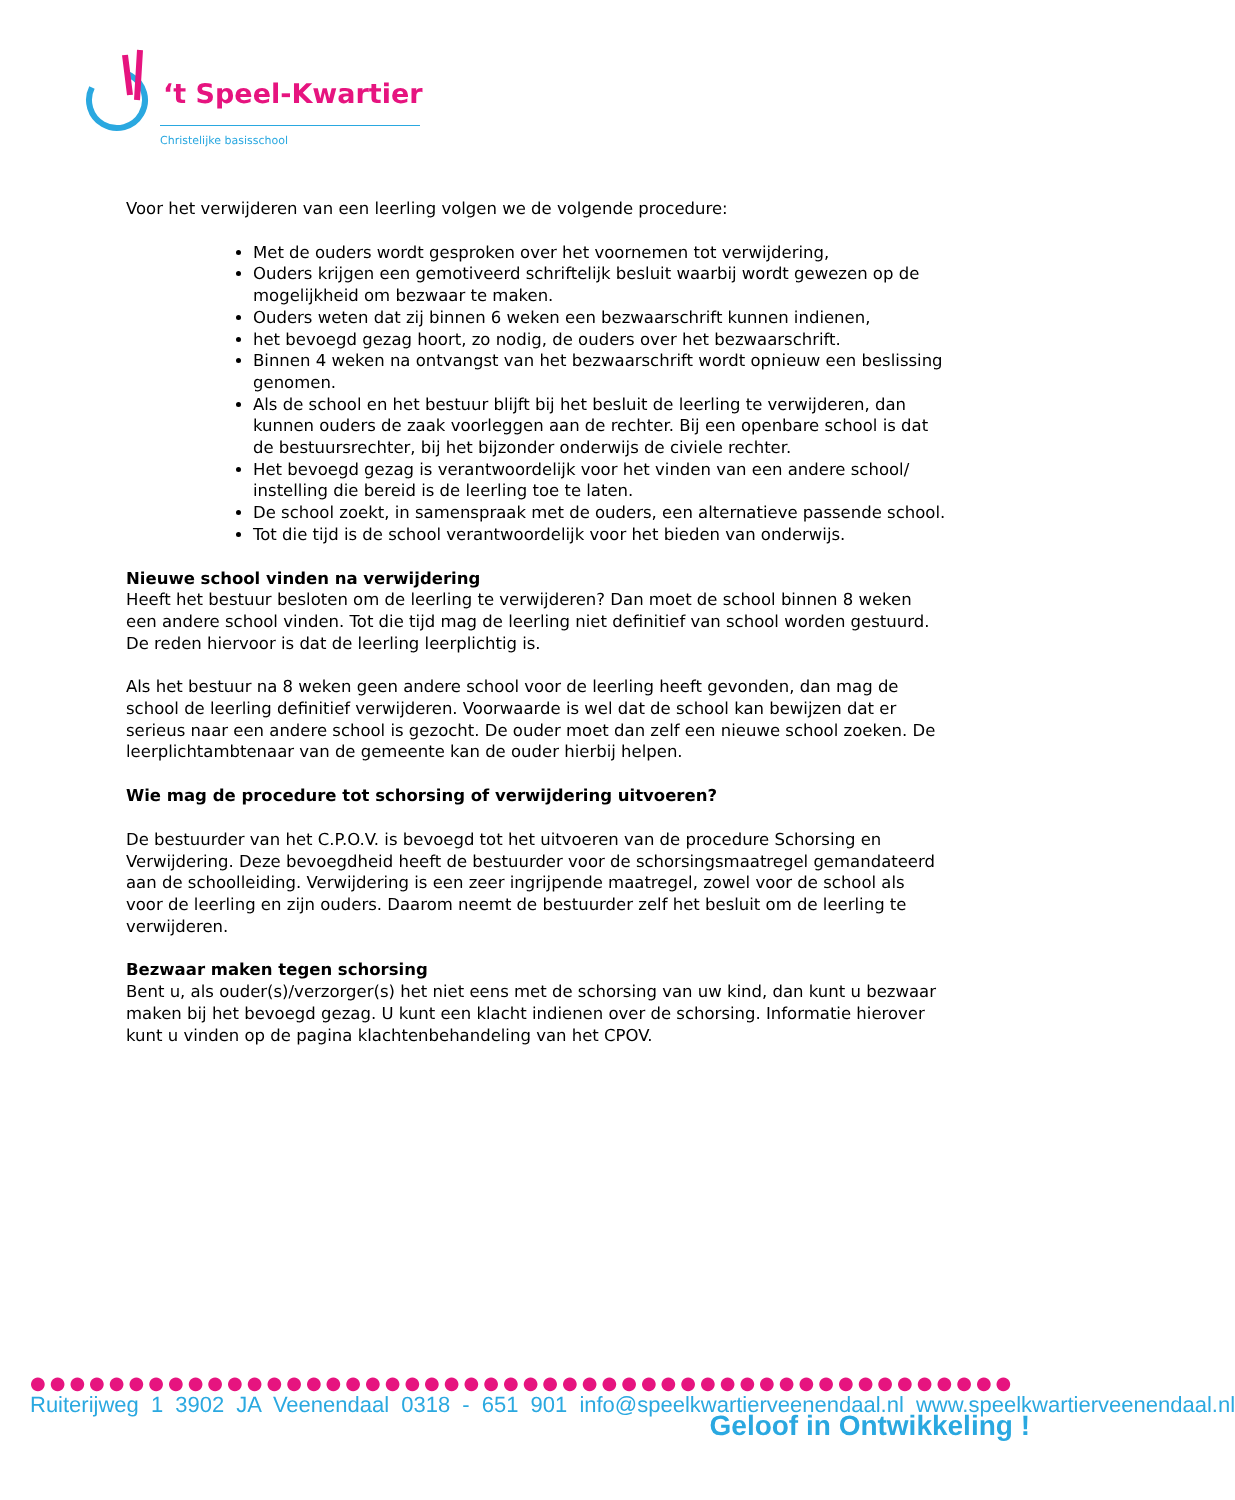‘t Speel-Kwartier
Christelijke basisschool
Voor het verwijderen van een leerling volgen we de volgende procedure:
Met de ouders wordt gesproken over het voornemen tot verwijdering,
Ouders krijgen een gemotiveerd schriftelijk besluit waarbij wordt gewezen op de mogelijkheid om bezwaar te maken.
Ouders weten dat zij binnen 6 weken een bezwaarschrift kunnen indienen,
het bevoegd gezag hoort, zo nodig, de ouders over het bezwaarschrift.
Binnen 4 weken na ontvangst van het bezwaarschrift wordt opnieuw een beslissing genomen.
Als de school en het bestuur blijft bij het besluit de leerling te verwijderen, dan kunnen ouders de zaak voorleggen aan de rechter. Bij een openbare school is dat de bestuursrechter, bij het bijzonder onderwijs de civiele rechter.
Het bevoegd gezag is verantwoordelijk voor het vinden van een andere school/ instelling die bereid is de leerling toe te laten.
De school zoekt, in samenspraak met de ouders, een alternatieve passende school.
Tot die tijd is de school verantwoordelijk voor het bieden van onderwijs.
Nieuwe school vinden na verwijdering
Heeft het bestuur besloten om de leerling te verwijderen? Dan moet de school binnen 8 weken een andere school vinden. Tot die tijd mag de leerling niet definitief van school worden gestuurd. De reden hiervoor is dat de leerling leerplichtig is.
Als het bestuur na 8 weken geen andere school voor de leerling heeft gevonden, dan mag de school de leerling definitief verwijderen. Voorwaarde is wel dat de school kan bewijzen dat er serieus naar een andere school is gezocht. De ouder moet dan zelf een nieuwe school zoeken. De leerplichtambtenaar van de gemeente kan de ouder hierbij helpen.
Wie mag de procedure tot schorsing of verwijdering uitvoeren?
De bestuurder van het C.P.O.V. is bevoegd tot het uitvoeren van de procedure Schorsing en Verwijdering. Deze bevoegdheid heeft de bestuurder voor de schorsingsmaatregel gemandateerd aan de schoolleiding. Verwijdering is een zeer ingrijpende maatregel, zowel voor de school als voor de leerling en zijn ouders. Daarom neemt de bestuurder zelf het besluit om de leerling te verwijderen.
Bezwaar maken tegen schorsing
Bent u, als ouder(s)/verzorger(s) het niet eens met de schorsing van uw kind, dan kunt u bezwaar maken bij het bevoegd gezag. U kunt een klacht indienen over de schorsing. Informatie hierover kunt u vinden op de pagina klachtenbehandeling van het CPOV.
●●●●●●●●●●●●●●●●●●●●●●●●●●●●●●●●●●●●●●●●●●●●●●●●●●
Ruiterijweg 1 3902 JA Veenendaal 0318 - 651 901 info@speelkwartierveenendaal.nl www.speelkwartierveenendaal.nl
Geloof in Ontwikkeling !